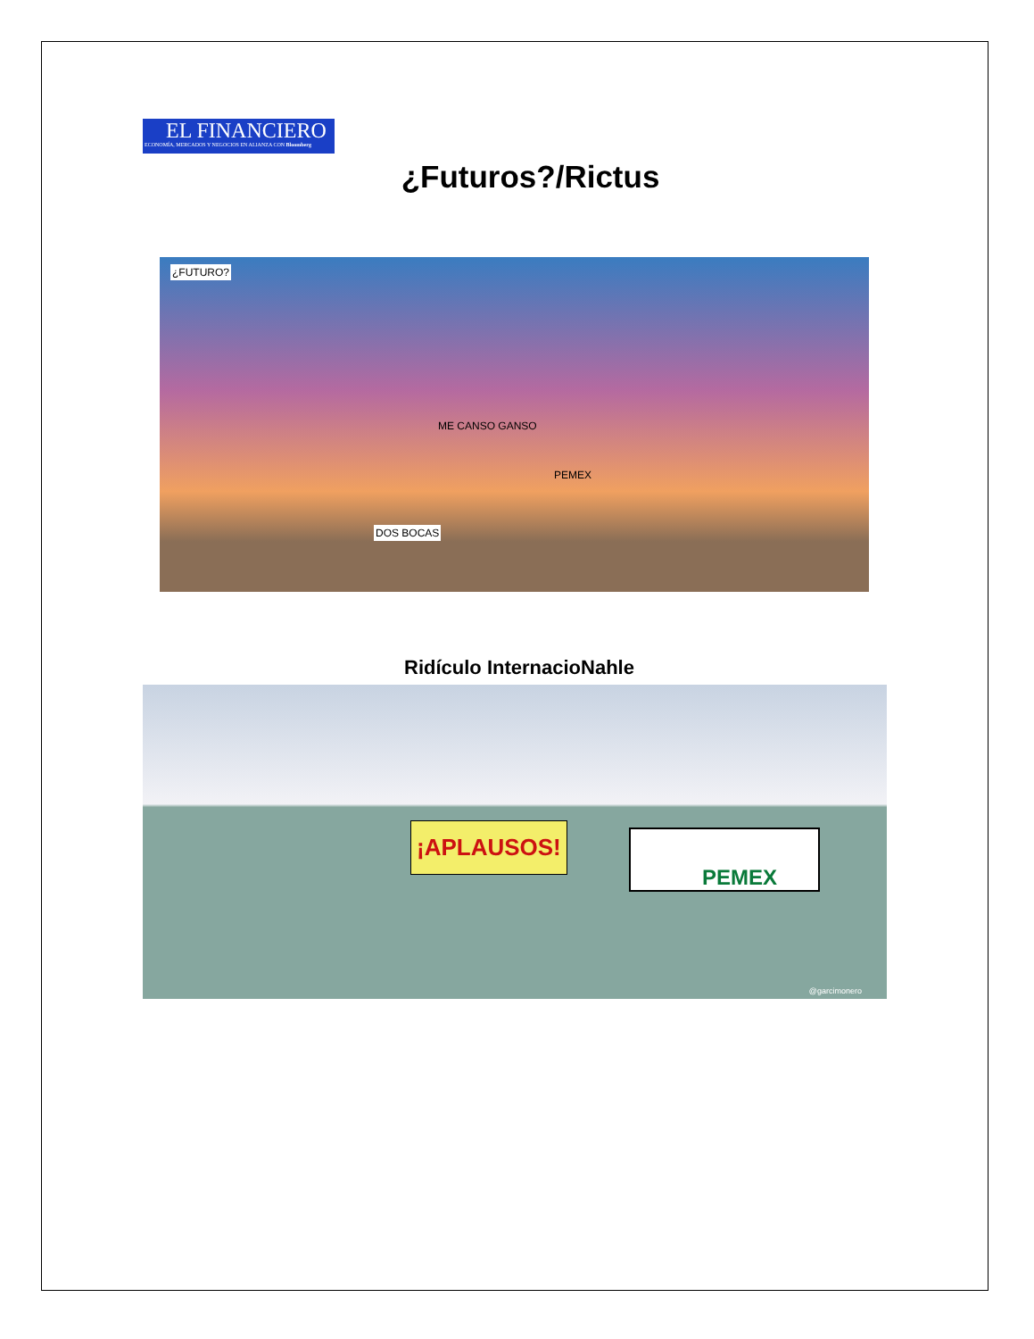EL FINANCIERO
ECONOMÍA, MERCADOS Y NEGOCIOS EN ALIANZA CON Bloomberg
¿Futuros?/Rictus
¿FUTURO?
ME CANSO GANSO
PEMEX
DOS BOCAS
Ridículo InternacioNahle
¡APLAUSOS! PEMEX
@garcimonero